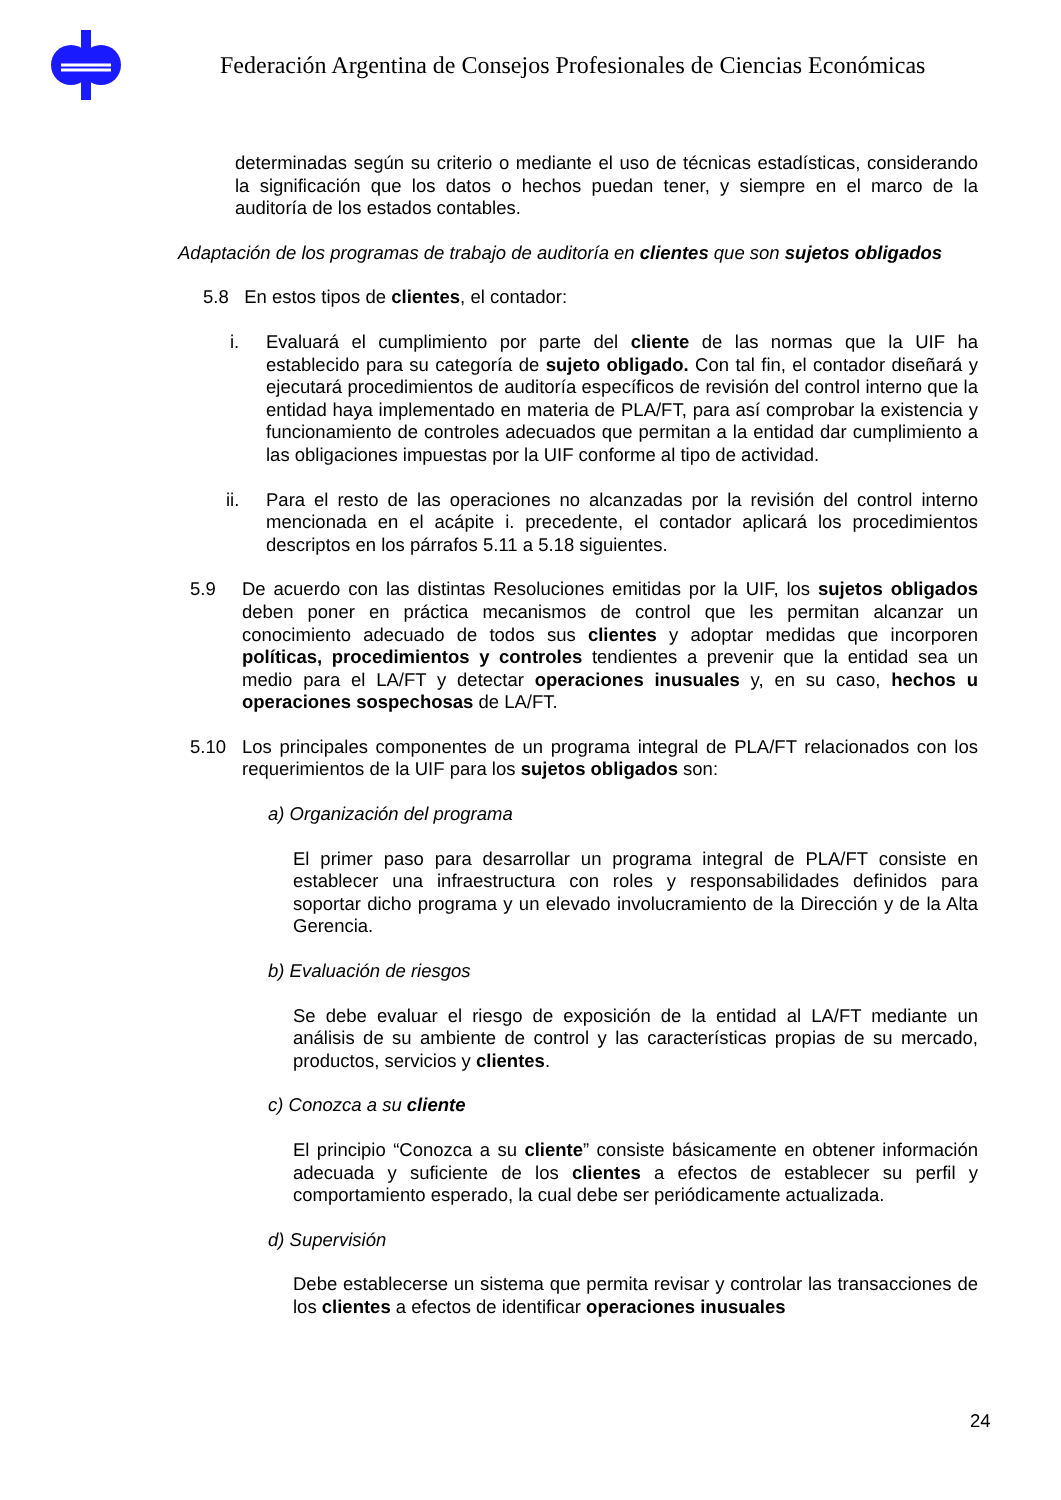Federación Argentina de Consejos Profesionales de Ciencias Económicas
determinadas según su criterio o mediante el uso de técnicas estadísticas, considerando la significación que los datos o hechos puedan tener, y siempre en el marco de la auditoría de los estados contables.
Adaptación de los programas de trabajo de auditoría en clientes que son sujetos obligados
5.8 En estos tipos de clientes, el contador:
i. Evaluará el cumplimiento por parte del cliente de las normas que la UIF ha establecido para su categoría de sujeto obligado. Con tal fin, el contador diseñará y ejecutará procedimientos de auditoría específicos de revisión del control interno que la entidad haya implementado en materia de PLA/FT, para así comprobar la existencia y funcionamiento de controles adecuados que permitan a la entidad dar cumplimiento a las obligaciones impuestas por la UIF conforme al tipo de actividad.
ii. Para el resto de las operaciones no alcanzadas por la revisión del control interno mencionada en el acápite i. precedente, el contador aplicará los procedimientos descriptos en los párrafos 5.11 a 5.18 siguientes.
5.9 De acuerdo con las distintas Resoluciones emitidas por la UIF, los sujetos obligados deben poner en práctica mecanismos de control que les permitan alcanzar un conocimiento adecuado de todos sus clientes y adoptar medidas que incorporen políticas, procedimientos y controles tendientes a prevenir que la entidad sea un medio para el LA/FT y detectar operaciones inusuales y, en su caso, hechos u operaciones sospechosas de LA/FT.
5.10 Los principales componentes de un programa integral de PLA/FT relacionados con los requerimientos de la UIF para los sujetos obligados son:
a) Organización del programa
El primer paso para desarrollar un programa integral de PLA/FT consiste en establecer una infraestructura con roles y responsabilidades definidos para soportar dicho programa y un elevado involucramiento de la Dirección y de la Alta Gerencia.
b) Evaluación de riesgos
Se debe evaluar el riesgo de exposición de la entidad al LA/FT mediante un análisis de su ambiente de control y las características propias de su mercado, productos, servicios y clientes.
c) Conozca a su cliente
El principio “Conozca a su cliente” consiste básicamente en obtener información adecuada y suficiente de los clientes a efectos de establecer su perfil y comportamiento esperado, la cual debe ser periódicamente actualizada.
d) Supervisión
Debe establecerse un sistema que permita revisar y controlar las transacciones de los clientes a efectos de identificar operaciones inusuales
24